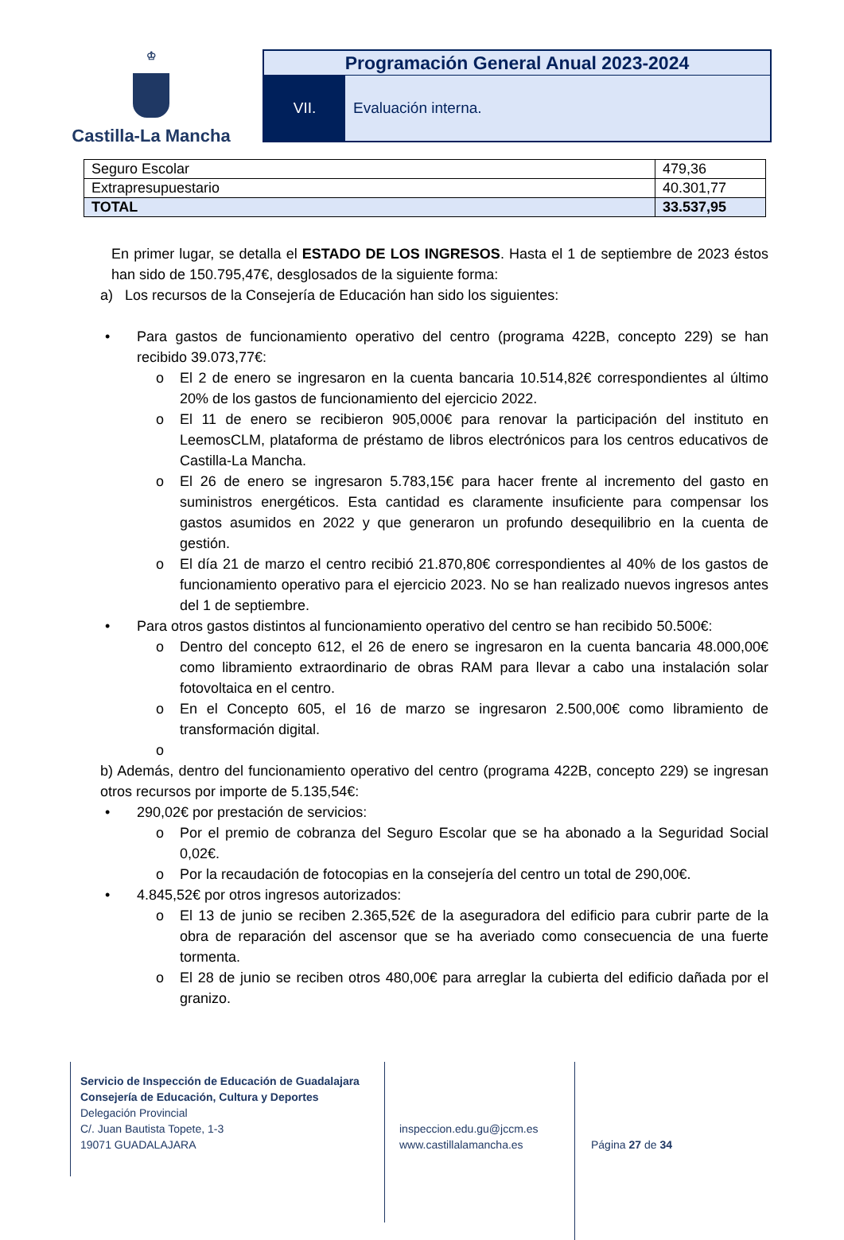♔
Castilla-La Mancha
Programación General Anual 2023-2024
VII. Evaluación interna.
| Seguro Escolar | 479,36 |
| Extrapresupuestario | 40.301,77 |
| TOTAL | 33.537,95 |
En primer lugar, se detalla el ESTADO DE LOS INGRESOS. Hasta el 1 de septiembre de 2023 éstos han sido de 150.795,47€, desglosados de la siguiente forma:
a) Los recursos de la Consejería de Educación han sido los siguientes:
• Para gastos de funcionamiento operativo del centro (programa 422B, concepto 229) se han recibido 39.073,77€:
o El 2 de enero se ingresaron en la cuenta bancaria 10.514,82€ correspondientes al último 20% de los gastos de funcionamiento del ejercicio 2022.
o El 11 de enero se recibieron 905,000€ para renovar la participación del instituto en LeemosCLM, plataforma de préstamo de libros electrónicos para los centros educativos de Castilla-La Mancha.
o El 26 de enero se ingresaron 5.783,15€ para hacer frente al incremento del gasto en suministros energéticos. Esta cantidad es claramente insuficiente para compensar los gastos asumidos en 2022 y que generaron un profundo desequilibrio en la cuenta de gestión.
o El día 21 de marzo el centro recibió 21.870,80€ correspondientes al 40% de los gastos de funcionamiento operativo para el ejercicio 2023. No se han realizado nuevos ingresos antes del 1 de septiembre.
• Para otros gastos distintos al funcionamiento operativo del centro se han recibido 50.500€:
o Dentro del concepto 612, el 26 de enero se ingresaron en la cuenta bancaria 48.000,00€ como libramiento extraordinario de obras RAM para llevar a cabo una instalación solar fotovoltaica en el centro.
o En el Concepto 605, el 16 de marzo se ingresaron 2.500,00€ como libramiento de transformación digital.
o
b) Además, dentro del funcionamiento operativo del centro (programa 422B, concepto 229) se ingresan otros recursos por importe de 5.135,54€:
• 290,02€ por prestación de servicios:
o Por el premio de cobranza del Seguro Escolar que se ha abonado a la Seguridad Social 0,02€.
o Por la recaudación de fotocopias en la consejería del centro un total de 290,00€.
• 4.845,52€ por otros ingresos autorizados:
o El 13 de junio se reciben 2.365,52€ de la aseguradora del edificio para cubrir parte de la obra de reparación del ascensor que se ha averiado como consecuencia de una fuerte tormenta.
o El 28 de junio se reciben otros 480,00€ para arreglar la cubierta del edificio dañada por el granizo.
Servicio de Inspección de Educación de Guadalajara
Consejería de Educación, Cultura y Deportes
Delegación Provincial
C/. Juan Bautista Topete, 1-3
19071 GUADALAJARA
inspeccion.edu.gu@jccm.es
www.castillalamancha.es
Página 27 de 34